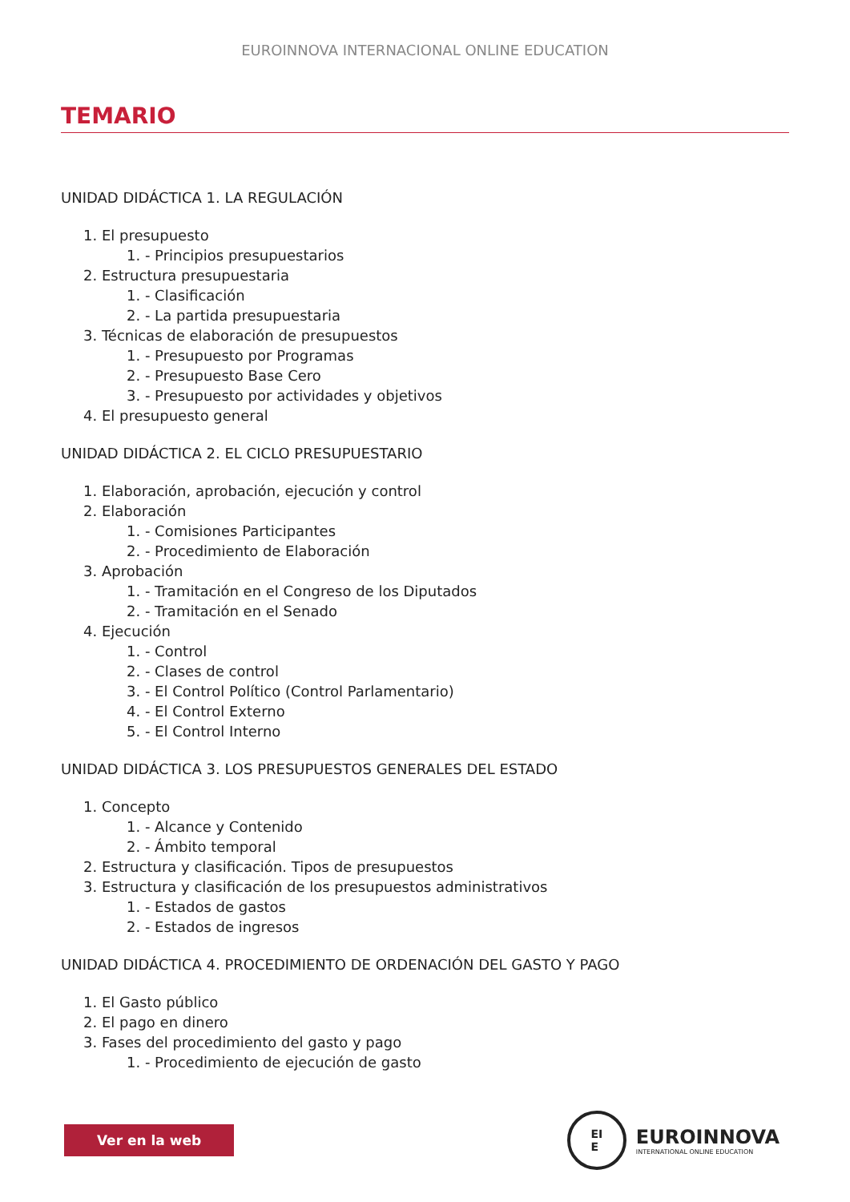EUROINNOVA INTERNACIONAL ONLINE EDUCATION
TEMARIO
UNIDAD DIDÁCTICA 1. LA REGULACIÓN
1. El presupuesto
1. - Principios presupuestarios
2. Estructura presupuestaria
1. - Clasificación
2. - La partida presupuestaria
3. Técnicas de elaboración de presupuestos
1. - Presupuesto por Programas
2. - Presupuesto Base Cero
3. - Presupuesto por actividades y objetivos
4. El presupuesto general
UNIDAD DIDÁCTICA 2. EL CICLO PRESUPUESTARIO
1. Elaboración, aprobación, ejecución y control
2. Elaboración
1. - Comisiones Participantes
2. - Procedimiento de Elaboración
3. Aprobación
1. - Tramitación en el Congreso de los Diputados
2. - Tramitación en el Senado
4. Ejecución
1. - Control
2. - Clases de control
3. - El Control Político (Control Parlamentario)
4. - El Control Externo
5. - El Control Interno
UNIDAD DIDÁCTICA 3. LOS PRESUPUESTOS GENERALES DEL ESTADO
1. Concepto
1. - Alcance y Contenido
2. - Ámbito temporal
2. Estructura y clasificación. Tipos de presupuestos
3. Estructura y clasificación de los presupuestos administrativos
1. - Estados de gastos
2. - Estados de ingresos
UNIDAD DIDÁCTICA 4. PROCEDIMIENTO DE ORDENACIÓN DEL GASTO Y PAGO
1. El Gasto público
2. El pago en dinero
3. Fases del procedimiento del gasto y pago
1. - Procedimiento de ejecución de gasto
Ver en la web
EI
E
EUROINNOVA
INTERNATIONAL ONLINE EDUCATION